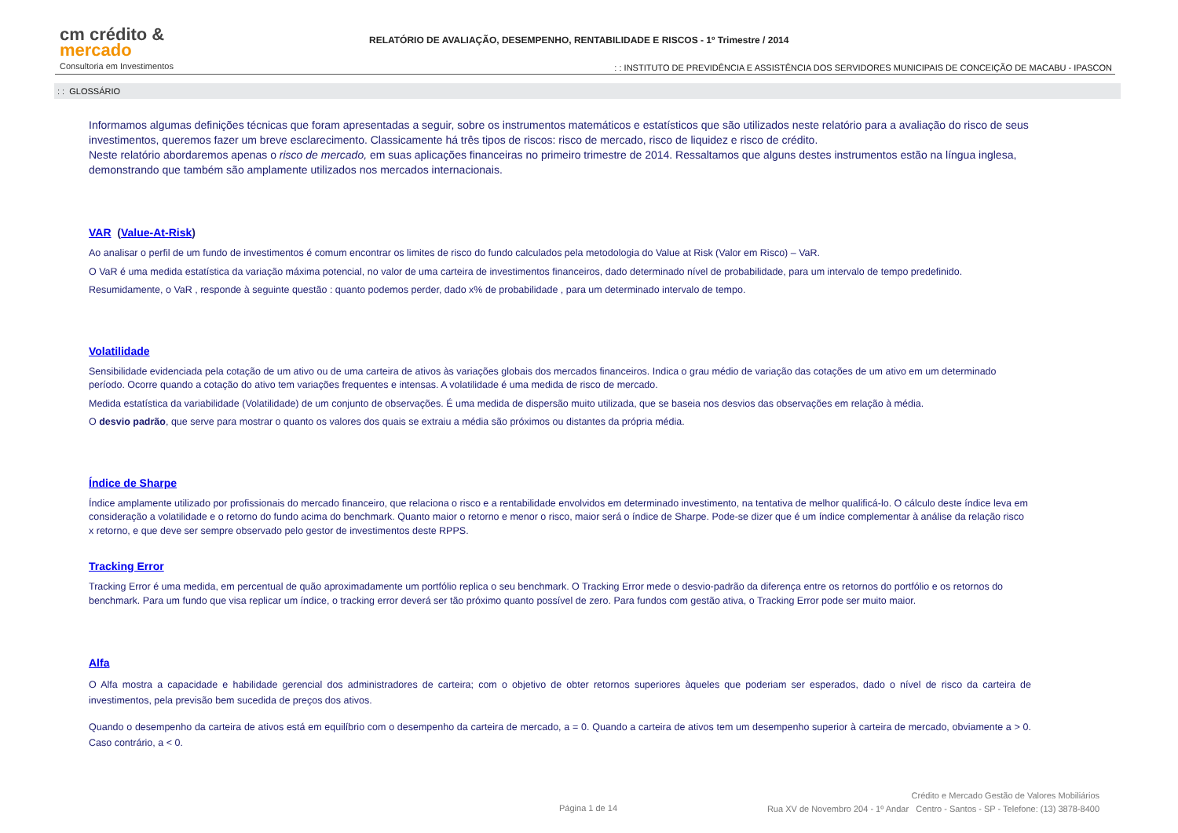cm crédito &
mercado
Consultoria em Investimentos
RELATÓRIO DE AVALIAÇÃO, DESEMPENHO, RENTABILIDADE E RISCOS - 1º Trimestre / 2014
: : INSTITUTO DE PREVIDÊNCIA E ASSISTÊNCIA DOS SERVIDORES MUNICIPAIS DE CONCEIÇÃO DE MACABU - IPASCON
: : GLOSSÁRIO
Informamos algumas definições técnicas que foram apresentadas a seguir, sobre os instrumentos matemáticos e estatísticos que são utilizados neste relatório para a avaliação do risco de seus investimentos, queremos fazer um breve esclarecimento. Classicamente há três tipos de riscos: risco de mercado, risco de liquidez e risco de crédito.
Neste relatório abordaremos apenas o risco de mercado, em suas aplicações financeiras no primeiro trimestre de 2014. Ressaltamos que alguns destes instrumentos estão na língua inglesa, demonstrando que também são amplamente utilizados nos mercados internacionais.
VAR (Value-At-Risk)
Ao analisar o perfil de um fundo de investimentos é comum encontrar os limites de risco do fundo calculados pela metodologia do Value at Risk (Valor em Risco) – VaR.
O VaR é uma medida estatística da variação máxima potencial, no valor de uma carteira de investimentos financeiros, dado determinado nível de probabilidade, para um intervalo de tempo predefinido.
Resumidamente, o VaR , responde à seguinte questão : quanto podemos perder, dado x% de probabilidade , para um determinado intervalo de tempo.
Volatilidade
Sensibilidade evidenciada pela cotação de um ativo ou de uma carteira de ativos às variações globais dos mercados financeiros. Indica o grau médio de variação das cotações de um ativo em um determinado período. Ocorre quando a cotação do ativo tem variações frequentes e intensas. A volatilidade é uma medida de risco de mercado.
Medida estatística da variabilidade (Volatilidade) de um conjunto de observações. É uma medida de dispersão muito utilizada, que se baseia nos desvios das observações em relação à média.
O desvio padrão, que serve para mostrar o quanto os valores dos quais se extraiu a média são próximos ou distantes da própria média.
Índice de Sharpe
Índice amplamente utilizado por profissionais do mercado financeiro, que relaciona o risco e a rentabilidade envolvidos em determinado investimento, na tentativa de melhor qualificá-lo. O cálculo deste índice leva em consideração a volatilidade e o retorno do fundo acima do benchmark. Quanto maior o retorno e menor o risco, maior será o índice de Sharpe. Pode-se dizer que é um índice complementar à análise da relação risco x retorno, e que deve ser sempre observado pelo gestor de investimentos deste RPPS.
Tracking Error
Tracking Error é uma medida, em percentual de quão aproximadamente um portfólio replica o seu benchmark. O Tracking Error mede o desvio-padrão da diferença entre os retornos do portfólio e os retornos do benchmark. Para um fundo que visa replicar um índice, o tracking error deverá ser tão próximo quanto possível de zero. Para fundos com gestão ativa, o Tracking Error pode ser muito maior.
Alfa
O Alfa mostra a capacidade e habilidade gerencial dos administradores de carteira; com o objetivo de obter retornos superiores àqueles que poderiam ser esperados, dado o nível de risco da carteira de investimentos, pela previsão bem sucedida de preços dos ativos.
Quando o desempenho da carteira de ativos está em equilíbrio com o desempenho da carteira de mercado, a = 0. Quando a carteira de ativos tem um desempenho superior à carteira de mercado, obviamente a > 0. Caso contrário, a < 0.
Página 1 de 14
Crédito e Mercado Gestão de Valores Mobiliários
Rua XV de Novembro 204 - 1º Andar Centro - Santos - SP - Telefone: (13) 3878-8400